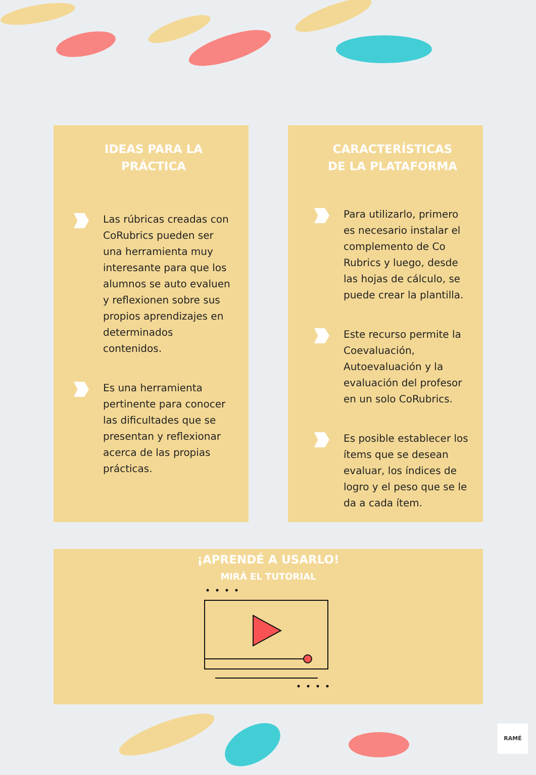IDEAS PARA LA
PRÁCTICA
Las rúbricas creadas con CoRubrics pueden ser una herramienta muy interesante para que los alumnos se auto evaluen y reflexionen sobre sus propios aprendizajes en determinados contenidos.
Es una herramienta pertinente para conocer las dificultades que se presentan y reflexionar acerca de las propias prácticas.
CARACTERÍSTICAS
DE LA PLATAFORMA
Para utilizarlo, primero es necesario instalar el complemento de Co Rubrics y luego, desde las hojas de cálculo, se puede crear la plantilla.
Este recurso permite la Coevaluación, Autoevaluación y la evaluación del profesor en un solo CoRubrics.
Es posible establecer los ítems que se desean evaluar, los índices de logro y el peso que se le da a cada ítem.
¡APRENDÉ A USARLO!
MIRÁ EL TUTORIAL
RAMÉ